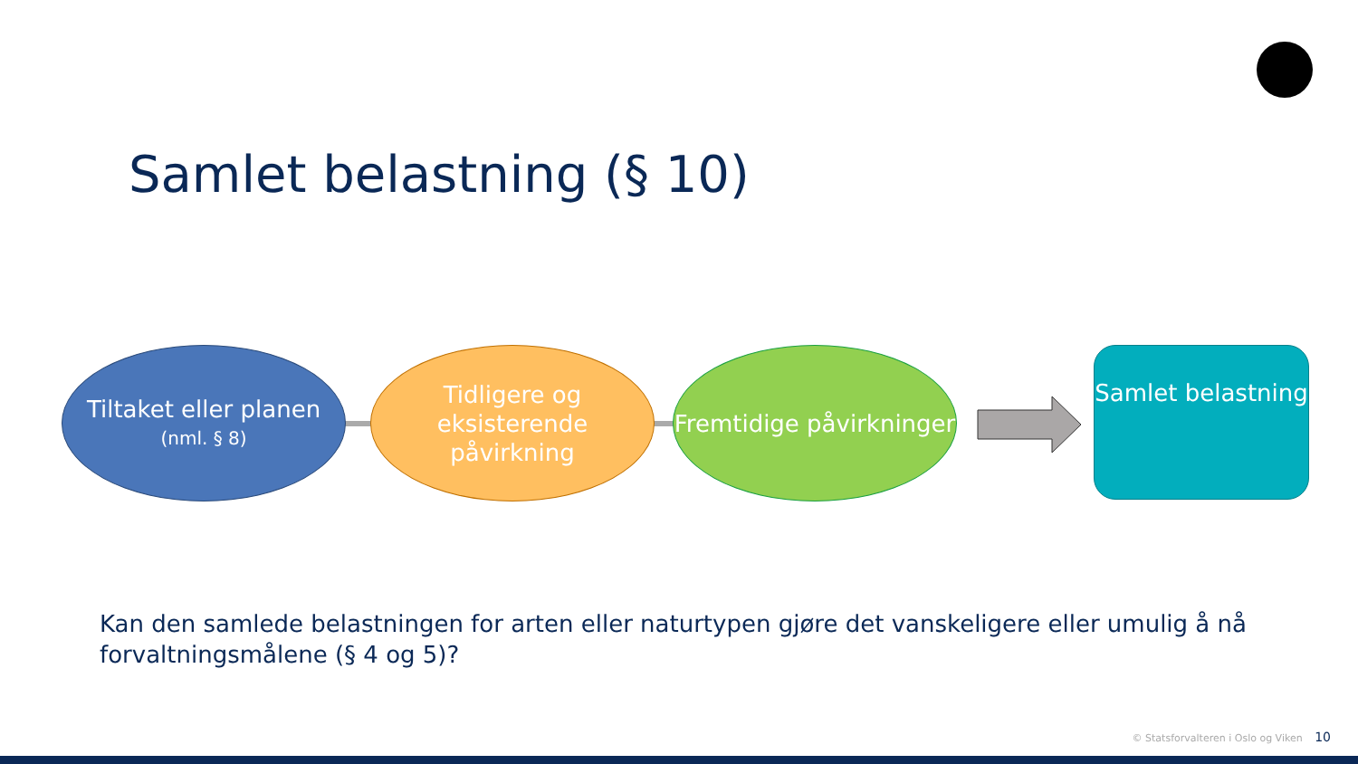Samlet belastning (§ 10)
Tiltaket eller planen
(nml. § 8)
Tidligere og eksisterende påvirkning
Fremtidige påvirkninger
Samlet belastning
Kan den samlede belastningen for arten eller naturtypen gjøre det vanskeligere eller umulig å nå forvaltningsmålene (§ 4 og 5)?
© Statsforvalteren i Oslo og Viken 10